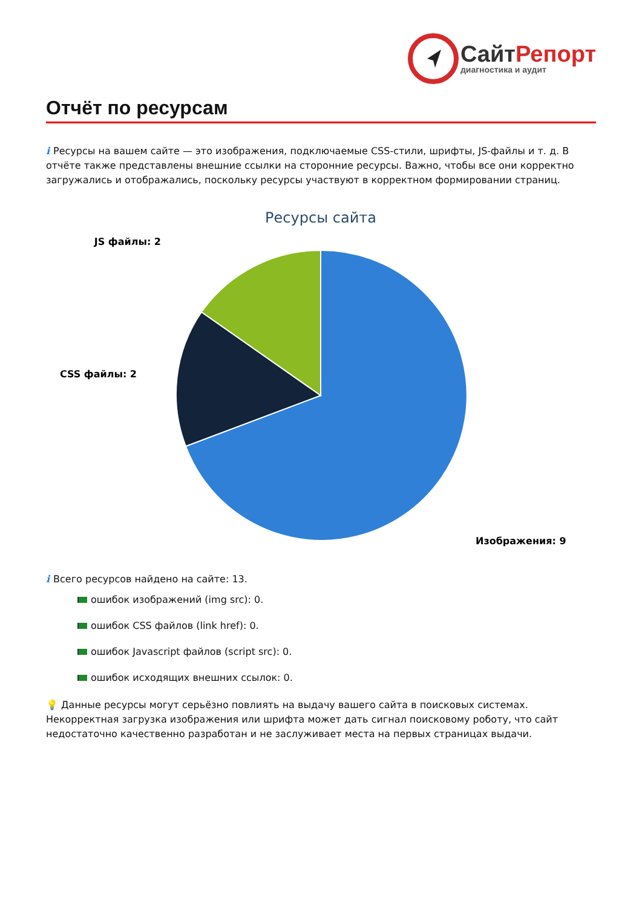СайтРепорт
диагностика и аудит
Отчёт по ресурсам
i Ресурсы на вашем сайте — это изображения, подключаемые CSS-стили, шрифты, JS-файлы и т. д. В отчёте также представлены внешние ссылки на сторонние ресурсы. Важно, чтобы все они корректно загружались и отображались, поскольку ресурсы участвуют в корректном формировании страниц.
Ресурсы сайта
JS файлы: 2
CSS файлы: 2
Изображения: 9
i Всего ресурсов найдено на сайте: 13.
ошибок изображений (img src): 0.
ошибок CSS файлов (link href): 0.
ошибок Javascript файлов (script src): 0.
ошибок исходящих внешних ссылок: 0.
💡 Данные ресурсы могут серьёзно повлиять на выдачу вашего сайта в поисковых системах. Некорректная загрузка изображения или шрифта может дать сигнал поисковому роботу, что сайт недостаточно качественно разработан и не заслуживает места на первых страницах выдачи.